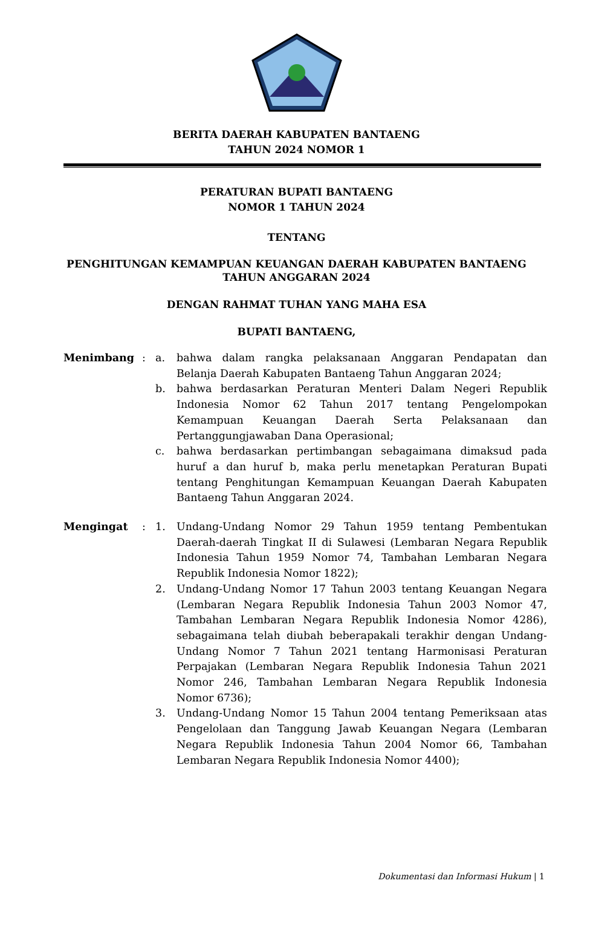BERITA DAERAH KABUPATEN BANTAENG
TAHUN 2024 NOMOR 1
PERATURAN BUPATI BANTAENG
NOMOR 1 TAHUN 2024
TENTANG
PENGHITUNGAN KEMAMPUAN KEUANGAN DAERAH KABUPATEN BANTAENG
TAHUN ANGGARAN 2024
DENGAN RAHMAT TUHAN YANG MAHA ESA
BUPATI BANTAENG,
| Menimbang | : | a. | bahwa dalam rangka pelaksanaan Anggaran Pendapatan dan Belanja Daerah Kabupaten Bantaeng Tahun Anggaran 2024; |
| | | b. | bahwa berdasarkan Peraturan Menteri Dalam Negeri Republik Indonesia Nomor 62 Tahun 2017 tentang Pengelompokan Kemampuan Keuangan Daerah Serta Pelaksanaan dan Pertanggungjawaban Dana Operasional; |
| | | c. | bahwa berdasarkan pertimbangan sebagaimana dimaksud pada huruf a dan huruf b, maka perlu menetapkan Peraturan Bupati tentang Penghitungan Kemampuan Keuangan Daerah Kabupaten Bantaeng Tahun Anggaran 2024. |
| Mengingat | : | 1. | Undang-Undang Nomor 29 Tahun 1959 tentang Pembentukan Daerah-daerah Tingkat II di Sulawesi (Lembaran Negara Republik Indonesia Tahun 1959 Nomor 74, Tambahan Lembaran Negara Republik Indonesia Nomor 1822); |
| | | 2. | Undang-Undang Nomor 17 Tahun 2003 tentang Keuangan Negara (Lembaran Negara Republik Indonesia Tahun 2003 Nomor 47, Tambahan Lembaran Negara Republik Indonesia Nomor 4286), sebagaimana telah diubah beberapakali terakhir dengan Undang-Undang Nomor 7 Tahun 2021 tentang Harmonisasi Peraturan Perpajakan (Lembaran Negara Republik Indonesia Tahun 2021 Nomor 246, Tambahan Lembaran Negara Republik Indonesia Nomor 6736); |
| | | 3. | Undang-Undang Nomor 15 Tahun 2004 tentang Pemeriksaan atas Pengelolaan dan Tanggung Jawab Keuangan Negara (Lembaran Negara Republik Indonesia Tahun 2004 Nomor 66, Tambahan Lembaran Negara Republik Indonesia Nomor 4400); |
Dokumentasi dan Informasi Hukum | 1